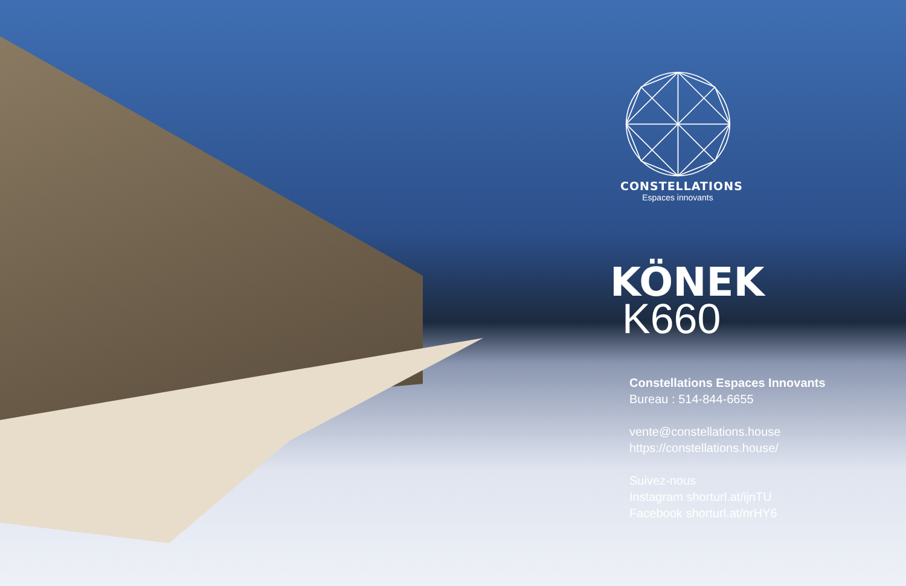CONSTELLATIONS
Espaces innovants
KÖNEK
K660
Constellations Espaces Innovants
Bureau : 514-844-6655
vente@constellations.house
https://constellations.house/
Suivez-nous
Instagram shorturl.at/ijnTU
Facebook shorturl.at/nrHY6